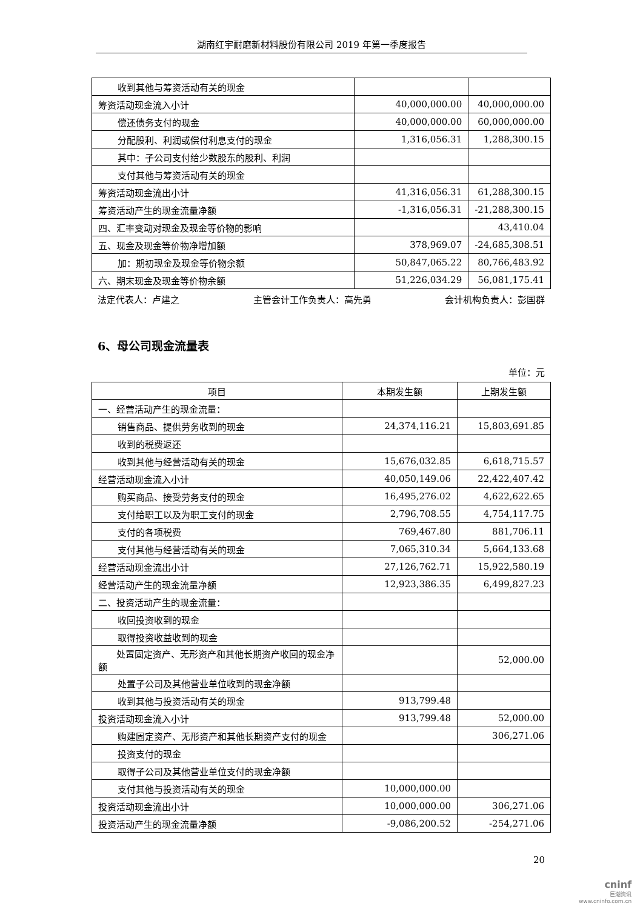湖南红宇耐磨新材料股份有限公司 2019 年第一季度报告
| 收到其他与筹资活动有关的现金 | | |
| 筹资活动现金流入小计 | 40,000,000.00 | 40,000,000.00 |
| 偿还债务支付的现金 | 40,000,000.00 | 60,000,000.00 |
| 分配股利、利润或偿付利息支付的现金 | 1,316,056.31 | 1,288,300.15 |
| 其中：子公司支付给少数股东的股利、利润 | | |
| 支付其他与筹资活动有关的现金 | | |
| 筹资活动现金流出小计 | 41,316,056.31 | 61,288,300.15 |
| 筹资活动产生的现金流量净额 | -1,316,056.31 | -21,288,300.15 |
| 四、汇率变动对现金及现金等价物的影响 | | 43,410.04 |
| 五、现金及现金等价物净增加额 | 378,969.07 | -24,685,308.51 |
| 加：期初现金及现金等价物余额 | 50,847,065.22 | 80,766,483.92 |
| 六、期末现金及现金等价物余额 | 51,226,034.29 | 56,081,175.41 |
法定代表人：卢建之 主管会计工作负责人：高先勇 会计机构负责人：彭国群
6、母公司现金流量表
单位：元
| 项目 | 本期发生额 | 上期发生额 |
| --- | --- | --- |
| 一、经营活动产生的现金流量： | | |
| 销售商品、提供劳务收到的现金 | 24,374,116.21 | 15,803,691.85 |
| 收到的税费返还 | | |
| 收到其他与经营活动有关的现金 | 15,676,032.85 | 6,618,715.57 |
| 经营活动现金流入小计 | 40,050,149.06 | 22,422,407.42 |
| 购买商品、接受劳务支付的现金 | 16,495,276.02 | 4,622,622.65 |
| 支付给职工以及为职工支付的现金 | 2,796,708.55 | 4,754,117.75 |
| 支付的各项税费 | 769,467.80 | 881,706.11 |
| 支付其他与经营活动有关的现金 | 7,065,310.34 | 5,664,133.68 |
| 经营活动现金流出小计 | 27,126,762.71 | 15,922,580.19 |
| 经营活动产生的现金流量净额 | 12,923,386.35 | 6,499,827.23 |
| 二、投资活动产生的现金流量： | | |
| 收回投资收到的现金 | | |
| 取得投资收益收到的现金 | | |
| 处置固定资产、无形资产和其他长期资产收回的现金净额 | | 52,000.00 |
| 处置子公司及其他营业单位收到的现金净额 | | |
| 收到其他与投资活动有关的现金 | 913,799.48 | |
| 投资活动现金流入小计 | 913,799.48 | 52,000.00 |
| 购建固定资产、无形资产和其他长期资产支付的现金 | | 306,271.06 |
| 投资支付的现金 | | |
| 取得子公司及其他营业单位支付的现金净额 | | |
| 支付其他与投资活动有关的现金 | 10,000,000.00 | |
| 投资活动现金流出小计 | 10,000,000.00 | 306,271.06 |
| 投资活动产生的现金流量净额 | -9,086,200.52 | -254,271.06 |
20
cninf
巨潮资讯
www.cninfo.com.cn